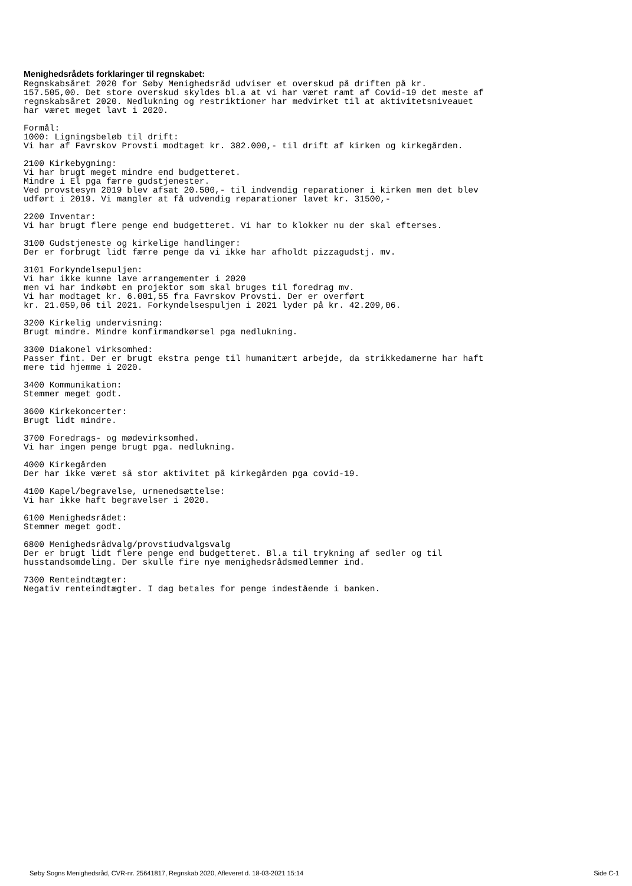Menighedsrådets forklaringer til regnskabet:
Regnskabsåret 2020 for Søby Menighedsråd udviser et overskud på driften på kr.
157.505,00. Det store overskud skyldes bl.a at vi har været ramt af Covid-19 det meste af
regnskabsåret 2020. Nedlukning og restriktioner har medvirket til at aktivitetsniveauet
har været meget lavt i 2020.

Formål:
1000: Ligningsbeløb til drift:
Vi har af Favrskov Provsti modtaget kr. 382.000,- til drift af kirken og kirkegården.

2100 Kirkebygning:
Vi har brugt meget mindre end budgetteret.
Mindre i El pga færre gudstjenester.
Ved provstesyn 2019 blev afsat 20.500,- til indvendig reparationer i kirken men det blev
udført i 2019. Vi mangler at få udvendig reparationer lavet kr. 31500,-

2200 Inventar:
Vi har brugt flere penge end budgetteret. Vi har to klokker nu der skal efterses.

3100 Gudstjeneste og kirkelige handlinger:
Der er forbrugt lidt færre penge da vi ikke har afholdt pizzagudstj. mv.

3101 Forkyndelsepuljen:
Vi har ikke kunne lave arrangementer i 2020
men vi har indkøbt en projektor som skal bruges til foredrag mv.
Vi har modtaget kr. 6.001,55 fra Favrskov Provsti. Der er overført
kr. 21.059,06 til 2021. Forkyndelsespuljen i 2021 lyder på kr. 42.209,06.

3200 Kirkelig undervisning:
Brugt mindre. Mindre konfirmandkørsel pga nedlukning.

3300 Diakonel virksomhed:
Passer fint. Der er brugt ekstra penge til humanitært arbejde, da strikkedamerne har haft
mere tid hjemme i 2020.

3400 Kommunikation:
Stemmer meget godt.

3600 Kirkekoncerter:
Brugt lidt mindre.

3700 Foredrags- og mødevirksomhed.
Vi har ingen penge brugt pga. nedlukning.

4000 Kirkegården
Der har ikke været så stor aktivitet på kirkegården pga covid-19.

4100 Kapel/begravelse, urnenedsættelse:
Vi har ikke haft begravelser i 2020.

6100 Menighedsrådet:
Stemmer meget godt.

6800 Menighedsrådvalg/provstiudvalgsvalg
Der er brugt lidt flere penge end budgetteret. Bl.a til trykning af sedler og til
husstandsomdeling. Der skulle fire nye menighedsrådsmedlemmer ind.

7300 Renteindtægter:
Negativ renteindtægter. I dag betales for penge indestående i banken.
Søby Sogns Menighedsråd, CVR-nr. 25641817, Regnskab 2020, Afleveret d. 18-03-2021 15:14 Side C-1